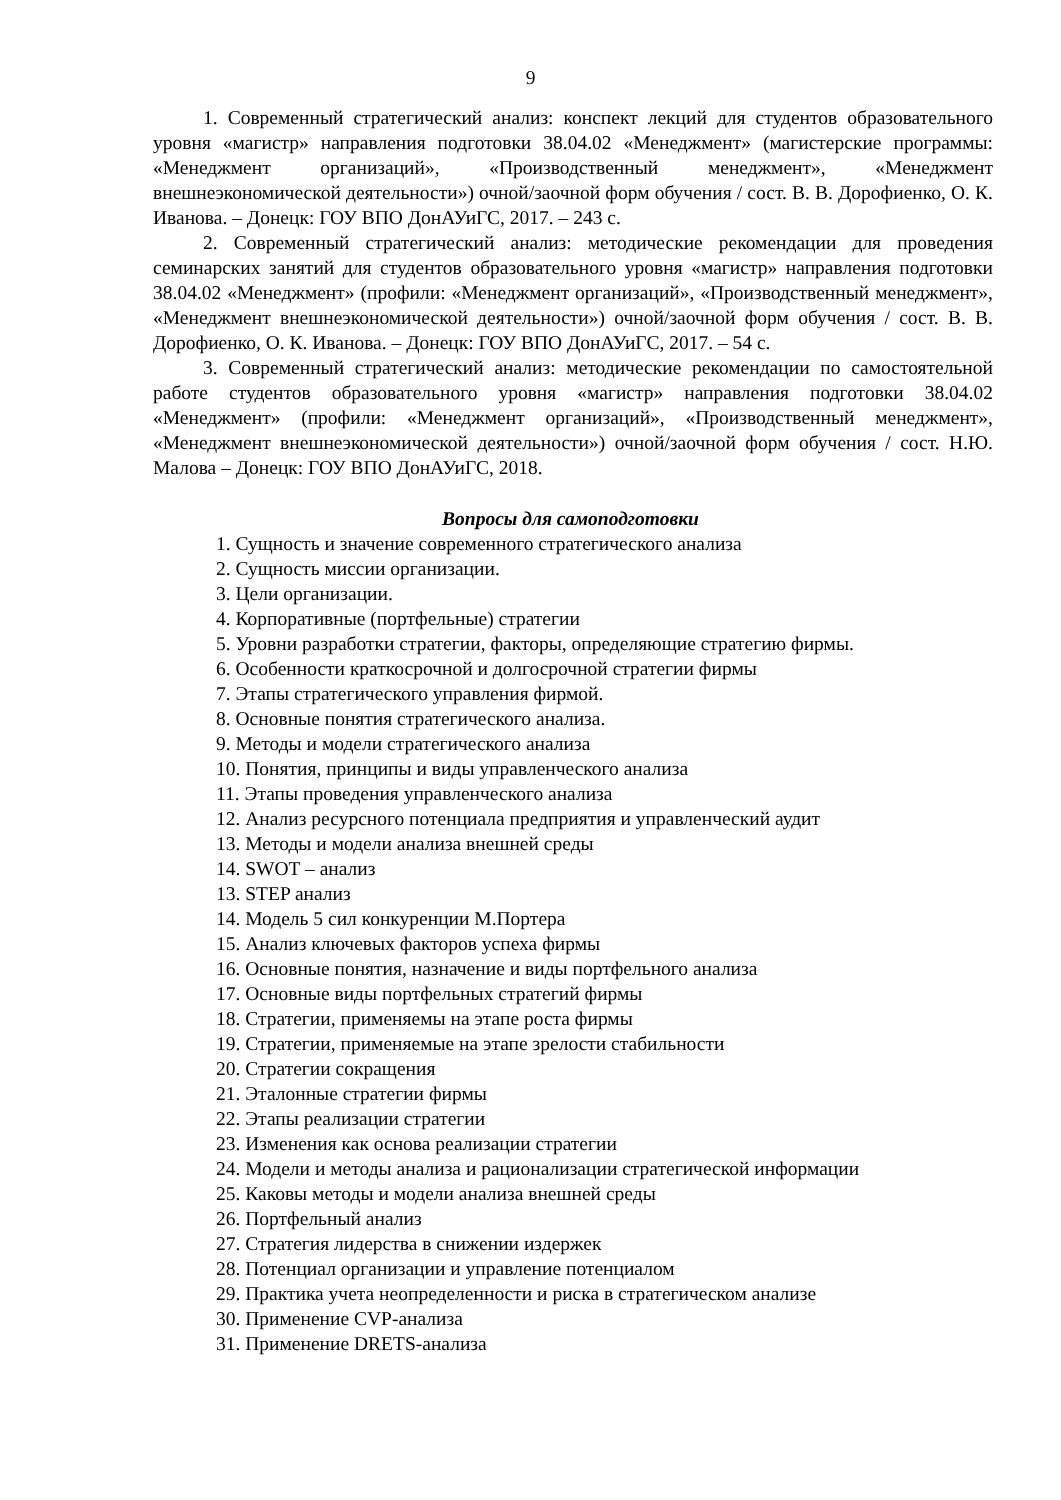9
1. Современный стратегический анализ: конспект лекций для студентов образовательного уровня «магистр» направления подготовки 38.04.02 «Менеджмент» (магистерские программы: «Менеджмент организаций», «Производственный менеджмент», «Менеджмент внешнеэкономической деятельности») очной/заочной форм обучения / сост. В. В. Дорофиенко, О. К. Иванова. – Донецк: ГОУ ВПО ДонАУиГС, 2017. – 243 с.
2. Современный стратегический анализ: методические рекомендации для проведения семинарских занятий для студентов образовательного уровня «магистр» направления подготовки 38.04.02 «Менеджмент» (профили: «Менеджмент организаций», «Производственный менеджмент», «Менеджмент внешнеэкономической деятельности») очной/заочной форм обучения / сост. В. В. Дорофиенко, О. К. Иванова. – Донецк: ГОУ ВПО ДонАУиГС, 2017. – 54 с.
3. Современный стратегический анализ: методические рекомендации по самостоятельной работе студентов образовательного уровня «магистр» направления подготовки 38.04.02 «Менеджмент» (профили: «Менеджмент организаций», «Производственный менеджмент», «Менеджмент внешнеэкономической деятельности») очной/заочной форм обучения / сост. Н.Ю. Малова – Донецк: ГОУ ВПО ДонАУиГС, 2018.
Вопросы для самоподготовки
1. Сущность и значение современного стратегического анализа
2. Сущность миссии организации.
3. Цели организации.
4. Корпоративные (портфельные) стратегии
5. Уровни разработки стратегии, факторы, определяющие стратегию фирмы.
6. Особенности краткосрочной и долгосрочной стратегии фирмы
7. Этапы стратегического управления фирмой.
8. Основные понятия стратегического анализа.
9. Методы и модели стратегического анализа
10. Понятия, принципы и виды управленческого анализа
11. Этапы проведения управленческого анализа
12. Анализ ресурсного потенциала предприятия и управленческий аудит
13. Методы и модели анализа внешней среды
14. SWOT – анализ
13. STEP анализ
14. Модель 5 сил конкуренции М.Портера
15. Анализ ключевых факторов успеха фирмы
16. Основные понятия, назначение и виды портфельного анализа
17. Основные виды портфельных стратегий фирмы
18. Стратегии, применяемы на этапе роста фирмы
19. Стратегии, применяемые на этапе зрелости стабильности
20. Стратегии сокращения
21. Эталонные стратегии фирмы
22. Этапы реализации стратегии
23. Изменения как основа реализации стратегии
24. Модели и методы анализа и рационализации стратегической информации
25. Каковы методы и модели анализа внешней среды
26. Портфельный анализ
27. Стратегия лидерства в снижении издержек
28. Потенциал организации и управление потенциалом
29. Практика учета неопределенности и риска в стратегическом анализе
30. Применение CVP-анализа
31. Применение DRETS-анализа